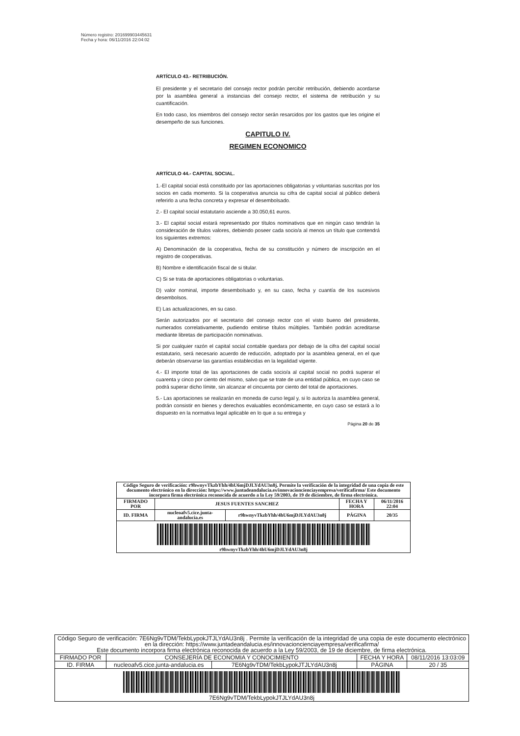Número registro: 201699903445631
Fecha y hora: 06/11/2016 22:04:02
ARTÍCULO 43.- RETRIBUCIÓN.
El presidente y el secretario del consejo rector podrán percibir retribución, debiendo acordarse por la asamblea general a instancias del consejo rector, el sistema de retribución y su cuantificación.
En todo caso, los miembros del consejo rector serán resarcidos por los gastos que les origine el desempeño de sus funciones.
CAPITULO IV.
REGIMEN ECONOMICO
ARTÍCULO 44.- CAPITAL SOCIAL.
1.-El capital social está constituido por las aportaciones obligatorias y voluntarias suscritas por los socios en cada momento. Si la cooperativa anuncia su cifra de capital social al público deberá referirlo a una fecha concreta y expresar el desembolsado.
2.- El capital social estatutario asciende a 30.050,61 euros.
3.- El capital social estará representado por títulos nominativos que en ningún caso tendrán la consideración de títulos valores, debiendo poseer cada socio/a al menos un título que contendrá los siguientes extremos:
A) Denominación de la cooperativa, fecha de su constitución y número de inscripción en el registro de cooperativas.
B) Nombre e identificación fiscal de si titular.
C) Si se trata de aportaciones obligatorias o voluntarias.
D) valor nominal, importe desembolsado y, en su caso, fecha y cuantía de los sucesivos desembolsos.
E) Las actualizaciones, en su caso.
Serán autorizados por el secretario del consejo rector con el visto bueno del presidente, numerados correlativamente, pudiendo emitirse títulos múltiples. También podrán acreditarse mediante libretas de participación nominativas.
Si por cualquier razón el capital social contable quedara por debajo de la cifra del capital social estatutario, será necesario acuerdo de reducción, adoptado por la asamblea general, en el que deberán observarse las garantías establecidas en la legalidad vigente.
4.- El importe total de las aportaciones de cada socio/a al capital social no podrá superar el cuarenta y cinco por ciento del mismo, salvo que se trate de una entidad pública, en cuyo caso se podrá superar dicho límite, sin alcanzar el cincuenta por ciento del total de aportaciones.
5.- Las aportaciones se realizarán en moneda de curso legal y, si lo autoriza la asamblea general, podrán consistir en bienes y derechos evaluables económicamente, en cuyo caso se estará a lo dispuesto en la normativa legal aplicable en lo que a su entrega y
Página 20 de 35
| Código Seguro de verificación: r9hwnyvTkzbYhh/4hU6mjDJLYdAU3n8j. Permite la verificación de la integridad de una copia de este documento electrónico en la dirección: https://www.juntadeandalucia.es/innovacioncienciayempresa/verificafirma/ Este documento incorpora firma electrónica reconocida de acuerdo a la Ley 59/2003, de 19 de diciembre, de firma electrónica. | | | | |
| FIRMADO POR | JESUS FUENTES SANCHEZ | | FECHA Y HORA | 06/11/2016 22:04 |
| ID. FIRMA | nucleoafv5.cice.junta-andalucia.es | r9hwnyvTkzbYhh/4hU6mjDJLYdAU3n8j | PÁGINA | 20/35 |
| r9hwnyvTkzbYhh/4hU6mjDJLYdAU3n8j | | | | |
| Código Seguro de verificación: 7E6Ng9vTDM/TekbLypokJTJLYdAU3n8j . Permite la verificación de la integridad de una copia de este documento electrónico en la dirección: https://www.juntadeandalucia.es/innovacioncienciayempresa/verificafirma/ Este documento incorpora firma electrónica reconocida de acuerdo a la Ley 59/2003, de 19 de diciembre, de firma electrónica. | | | | |
| FIRMADO POR | CONSEJERÍA DE ECONOMIA Y CONOCIMIENTO | | FECHA Y HORA | 08/11/2016 13:03:09 |
| ID. FIRMA | nucleoafv5.cice.junta-andalucia.es | 7E6Ng9vTDM/TekbLypokJTJLYdAU3n8j | PÁGINA | 20 / 35 |
| 7E6Ng9vTDM/TekbLypokJTJLYdAU3n8j | | | | |